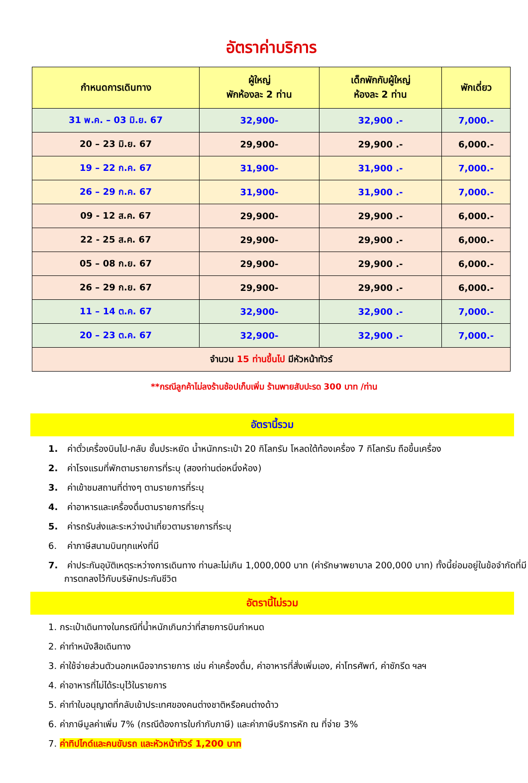อัตราค่าบริการ
| กำหนดการเดินทาง | ผู้ใหญ่ พักห้องละ 2 ท่าน | เด็กพักกับผู้ใหญ่ ห้องละ 2 ท่าน | พักเดี่ยว |
| --- | --- | --- | --- |
| 31 พ.ค. – 03 มิ.ย. 67 | 32,900- | 32,900 .- | 7,000.- |
| 20 – 23 มิ.ย. 67 | 29,900- | 29,900 .- | 6,000.- |
| 19 – 22 ก.ค. 67 | 31,900- | 31,900 .- | 7,000.- |
| 26 – 29 ก.ค. 67 | 31,900- | 31,900 .- | 7,000.- |
| 09 - 12 ส.ค. 67 | 29,900- | 29,900 .- | 6,000.- |
| 22 - 25 ส.ค. 67 | 29,900- | 29,900 .- | 6,000.- |
| 05 – 08 ก.ย. 67 | 29,900- | 29,900 .- | 6,000.- |
| 26 – 29 ก.ย. 67 | 29,900- | 29,900 .- | 6,000.- |
| 11 – 14 ต.ค. 67 | 32,900- | 32,900 .- | 7,000.- |
| 20 – 23 ต.ค. 67 | 32,900- | 32,900 .- | 7,000.- |
| จำนวน 15 ท่านขึ้นไป มีหัวหน้าทัวร์ | | | |
**กรณีลูกค้าไม่ลงร้านช้อปเก็บเพิ่ม ร้านพายสับปะรด 300 บาท /ท่าน
อัตรานี้รวม
1. ค่าตั๋วเครื่องบินไป-กลับ ชั้นประหยัด น้ำหนักกระเป๋า 20 กิโลกรัม โหลดใต้ท้องเครื่อง 7 กิโลกรัม ถือขึ้นเครื่อง
2. ค่าโรงแรมที่พักตามรายการที่ระบุ (สองท่านต่อหนึ่งห้อง)
3. ค่าเข้าชมสถานที่ต่างๆ ตามรายการที่ระบุ
4. ค่าอาหารและเครื่องดื่มตามรายการที่ระบุ
5. ค่ารถรับส่งและระหว่างนำเที่ยวตามรายการที่ระบุ
6. ค่าภาษีสนามบินทุกแห่งที่มี
7. ค่าประกันอุบัติเหตุระหว่างการเดินทาง ท่านละไม่เกิน 1,000,000 บาท (ค่ารักษาพยาบาล 200,000 บาท) ทั้งนี้ย่อมอยู่ในข้อจำกัดที่มีการตกลงไว้กับบริษัทประกันชีวิต
อัตรานี้ไม่รวม
1. กระเป๋าเดินทางในกรณีที่น้ำหนักเกินกว่าที่สายการบินกำหนด
2. ค่าทำหนังสือเดินทาง
3. ค่าใช้จ่ายส่วนตัวนอกเหนือจากรายการ เช่น ค่าเครื่องดื่ม, ค่าอาหารที่สั่งเพิ่มเอง, ค่าโทรศัพท์, ค่าซักรีด ฯลฯ
4. ค่าอาหารที่ไม่ได้ระบุไว้ในรายการ
5. ค่าทำใบอนุญาตที่กลับเข้าประเทศของคนต่างชาติหรือคนต่างด้าว
6. ค่าภาษีมูลค่าเพิ่ม 7% (กรณีต้องการใบกำกับภาษี) และค่าภาษีบริการหัก ณ ที่จ่าย 3%
7. ค่าทิปไกด์และคนขับรถ และหัวหน้าทัวร์ 1,200 บาท